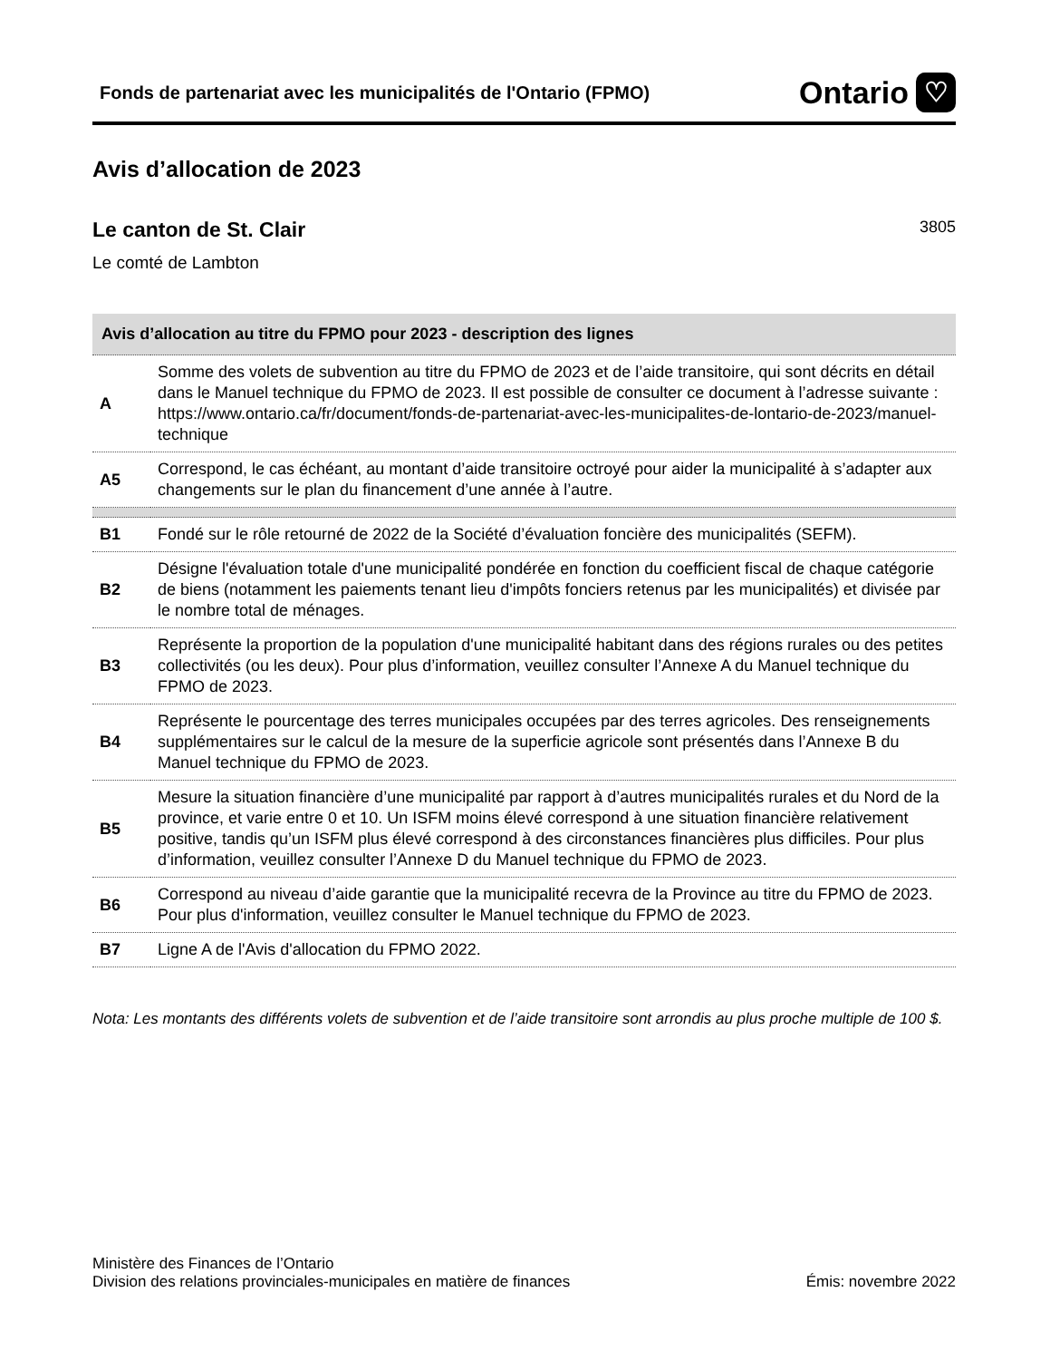Fonds de partenariat avec les municipalités de l'Ontario (FPMO)
Ontario ♡
Avis d’allocation de 2023
Le canton de St. Clair
3805
Le comté de Lambton
| Avis d’allocation au titre du FPMO pour 2023 - description des lignes | |
| --- | --- |
| A | Somme des volets de subvention au titre du FPMO de 2023 et de l’aide transitoire, qui sont décrits en détail dans le Manuel technique du FPMO de 2023. Il est possible de consulter ce document à l’adresse suivante : https://www.ontario.ca/fr/document/fonds-de-partenariat-avec-les-municipalites-de-lontario-de-2023/manuel-technique |
| A5 | Correspond, le cas échéant, au montant d’aide transitoire octroyé pour aider la municipalité à s’adapter aux changements sur le plan du financement d’une année à l’autre. |
| B1 | Fondé sur le rôle retourné de 2022 de la Société d’évaluation foncière des municipalités (SEFM). |
| B2 | Désigne l'évaluation totale d'une municipalité pondérée en fonction du coefficient fiscal de chaque catégorie de biens (notamment les paiements tenant lieu d'impôts fonciers retenus par les municipalités) et divisée par le nombre total de ménages. |
| B3 | Représente la proportion de la population d'une municipalité habitant dans des régions rurales ou des petites collectivités (ou les deux). Pour plus d’information, veuillez consulter l’Annexe A du Manuel technique du FPMO de 2023. |
| B4 | Représente le pourcentage des terres municipales occupées par des terres agricoles. Des renseignements supplémentaires sur le calcul de la mesure de la superficie agricole sont présentés dans l’Annexe B du Manuel technique du FPMO de 2023. |
| B5 | Mesure la situation financière d’une municipalité par rapport à d’autres municipalités rurales et du Nord de la province, et varie entre 0 et 10. Un ISFM moins élevé correspond à une situation financière relativement positive, tandis qu’un ISFM plus élevé correspond à des circonstances financières plus difficiles. Pour plus d’information, veuillez consulter l’Annexe D du Manuel technique du FPMO de 2023. |
| B6 | Correspond au niveau d’aide garantie que la municipalité recevra de la Province au titre du FPMO de 2023. Pour plus d'information, veuillez consulter le Manuel technique du FPMO de 2023. |
| B7 | Ligne A de l'Avis d'allocation du FPMO 2022. |
Nota: Les montants des différents volets de subvention et de l’aide transitoire sont arrondis au plus proche multiple de 100 $.
Ministère des Finances de l’Ontario
Division des relations provinciales-municipales en matière de finances
Émis: novembre 2022